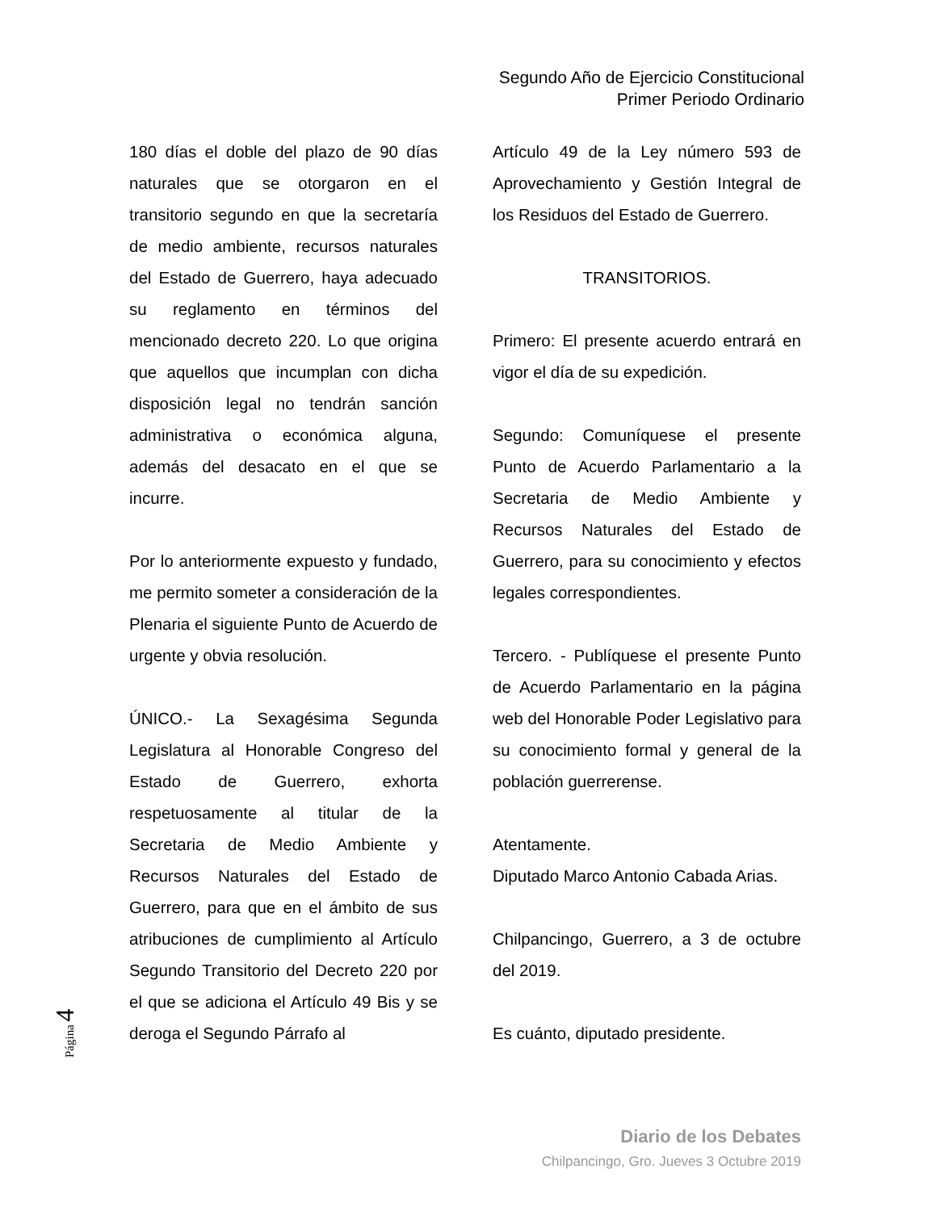Segundo Año de Ejercicio Constitucional
Primer Periodo Ordinario
180 días el doble del plazo de 90 días naturales que se otorgaron en el transitorio segundo en que la secretaría de medio ambiente, recursos naturales del Estado de Guerrero, haya adecuado su reglamento en términos del mencionado decreto 220. Lo que origina que aquellos que incumplan con dicha disposición legal no tendrán sanción administrativa o económica alguna, además del desacato en el que se incurre.
Por lo anteriormente expuesto y fundado, me permito someter a consideración de la Plenaria el siguiente Punto de Acuerdo de urgente y obvia resolución.
ÚNICO.- La Sexagésima Segunda Legislatura al Honorable Congreso del Estado de Guerrero, exhorta respetuosamente al titular de la Secretaria de Medio Ambiente y Recursos Naturales del Estado de Guerrero, para que en el ámbito de sus atribuciones de cumplimiento al Artículo Segundo Transitorio del Decreto 220 por el que se adiciona el Artículo 49 Bis y se deroga el Segundo Párrafo al
Artículo 49 de la Ley número 593 de Aprovechamiento y Gestión Integral de los Residuos del Estado de Guerrero.
TRANSITORIOS.
Primero: El presente acuerdo entrará en vigor el día de su expedición.
Segundo: Comuníquese el presente Punto de Acuerdo Parlamentario a la Secretaria de Medio Ambiente y Recursos Naturales del Estado de Guerrero, para su conocimiento y efectos legales correspondientes.
Tercero. - Publíquese el presente Punto de Acuerdo Parlamentario en la página web del Honorable Poder Legislativo para su conocimiento formal y general de la población guerrerense.
Atentamente.
Diputado Marco Antonio Cabada Arias.
Chilpancingo, Guerrero, a 3 de octubre del 2019.
Es cuánto, diputado presidente.
Página 4
Diario de los Debates
Chilpancingo, Gro. Jueves 3 Octubre 2019